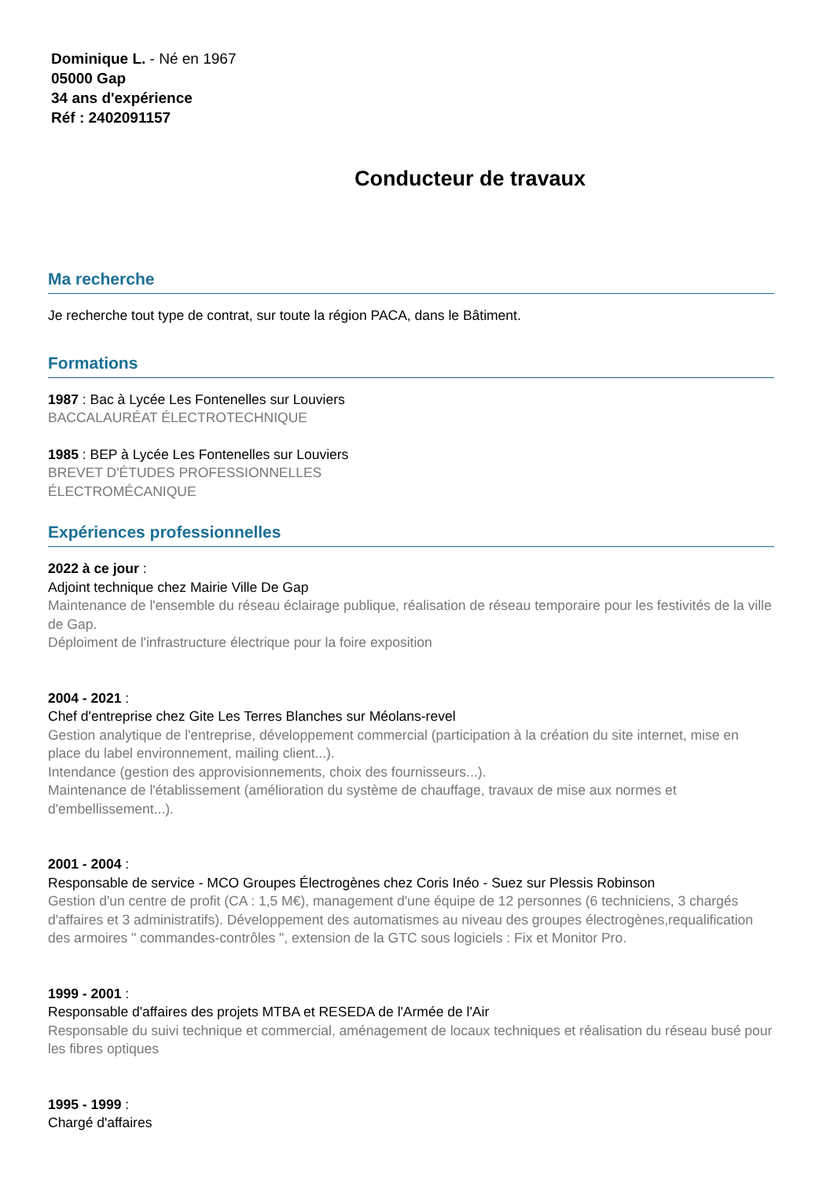Dominique L. - Né en 1967
05000 Gap
34 ans d'expérience
Réf : 2402091157
Conducteur de travaux
Ma recherche
Je recherche tout type de contrat, sur toute la région PACA, dans le Bâtiment.
Formations
1987 : Bac à Lycée Les Fontenelles sur Louviers
BACCALAURÉAT ÉLECTROTECHNIQUE
1985 : BEP à Lycée Les Fontenelles sur Louviers
BREVET D'ÉTUDES PROFESSIONNELLES
ÉLECTROMÉCANIQUE
Expériences professionnelles
2022 à ce jour :
Adjoint technique chez Mairie Ville De Gap
Maintenance de l'ensemble du réseau éclairage publique, réalisation de réseau temporaire pour les festivités de la ville de Gap.
Déploiment de l'infrastructure électrique pour la foire exposition
2004 - 2021 :
Chef d'entreprise chez Gite Les Terres Blanches sur Méolans-revel
Gestion analytique de l'entreprise, développement commercial (participation à la création du site internet, mise en place du label environnement, mailing client...).
Intendance (gestion des approvisionnements, choix des fournisseurs...).
Maintenance de l'établissement (amélioration du système de chauffage, travaux de mise aux normes et d'embellissement...).
2001 - 2004 :
Responsable de service - MCO Groupes Électrogènes chez Coris Inéo - Suez sur Plessis Robinson
Gestion d'un centre de profit (CA : 1,5 M€), management d'une équipe de 12 personnes (6 techniciens, 3 chargés d'affaires et 3 administratifs). Développement des automatismes au niveau des groupes électrogènes,requalification des armoires " commandes-contrôles ", extension de la GTC sous logiciels : Fix et Monitor Pro.
1999 - 2001 :
Responsable d'affaires des projets MTBA et RESEDA de l'Armée de l'Air
Responsable du suivi technique et commercial, aménagement de locaux techniques et réalisation du réseau busé pour les fibres optiques
1995 - 1999 :
Chargé d'affaires